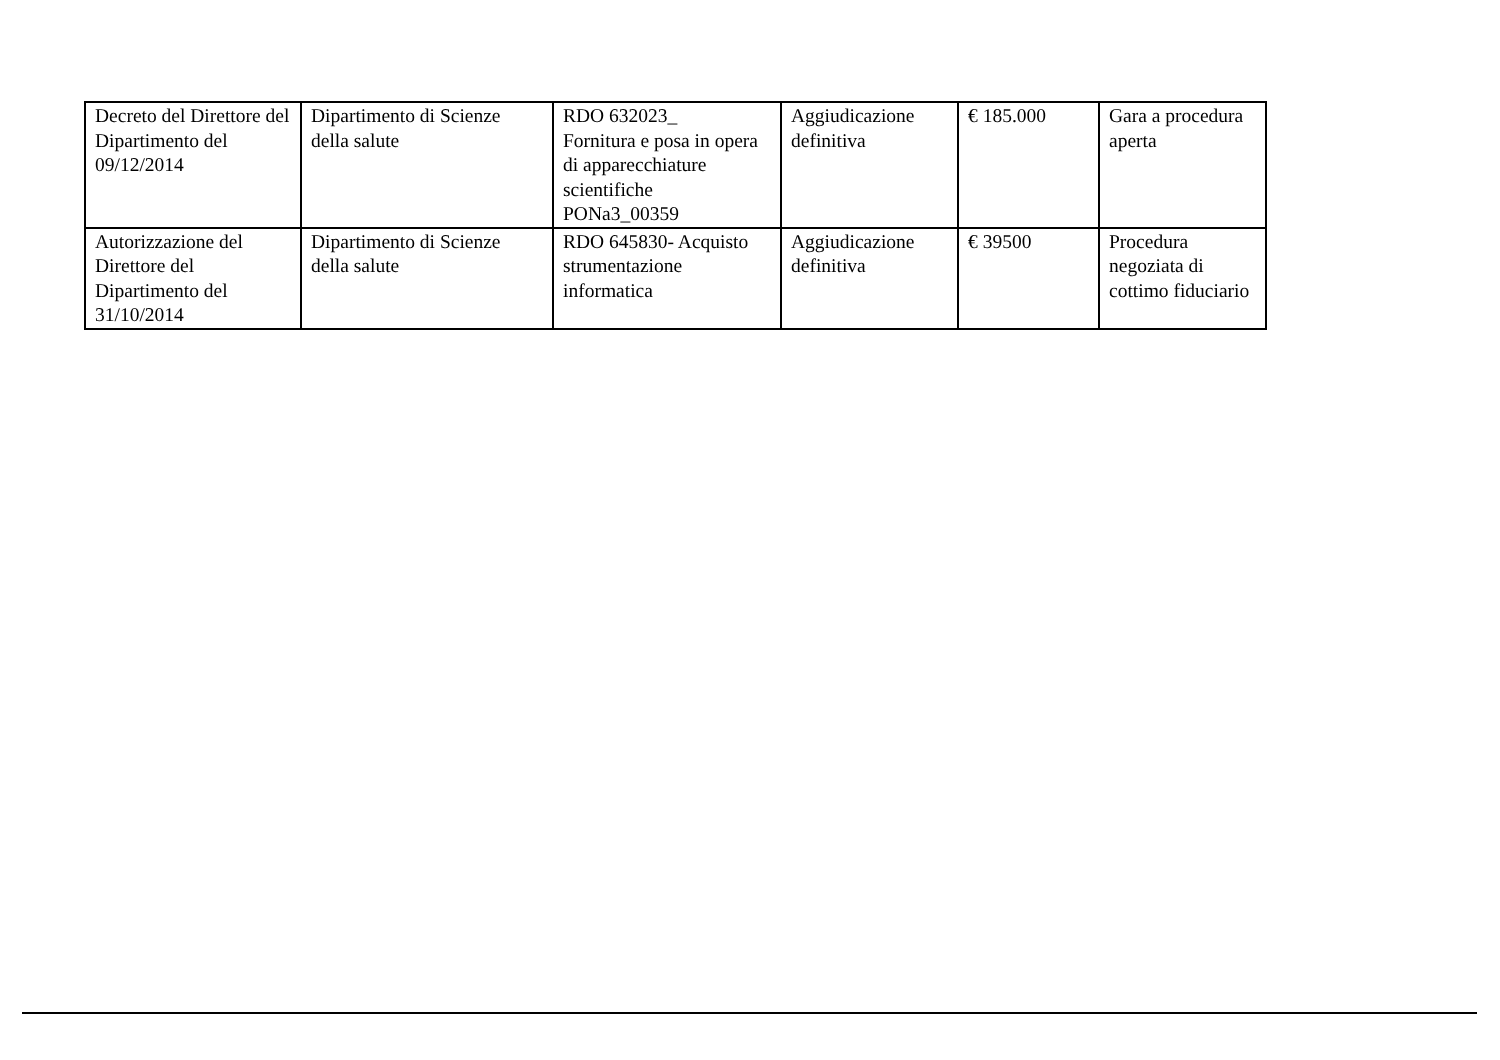| Decreto del Direttore del Dipartimento del 09/12/2014 | Dipartimento di Scienze della salute | RDO 632023_ Fornitura e posa in opera di apparecchiature scientifiche PONa3_00359 | Aggiudicazione definitiva | € 185.000 | Gara a procedura aperta |
| Autorizzazione del Direttore del Dipartimento del 31/10/2014 | Dipartimento di Scienze della salute | RDO 645830- Acquisto strumentazione informatica | Aggiudicazione definitiva | € 39500 | Procedura negoziata di cottimo fiduciario |